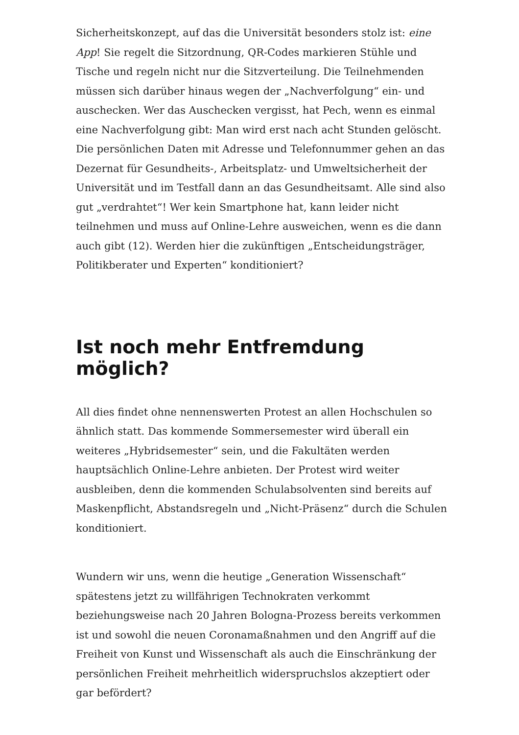Sicherheitskonzept, auf das die Universität besonders stolz ist: eine App! Sie regelt die Sitzordnung, QR-Codes markieren Stühle und Tische und regeln nicht nur die Sitzverteilung. Die Teilnehmenden müssen sich darüber hinaus wegen der „Nachverfolgung“ ein- und auschecken. Wer das Auschecken vergisst, hat Pech, wenn es einmal eine Nachverfolgung gibt: Man wird erst nach acht Stunden gelöscht. Die persönlichen Daten mit Adresse und Telefonnummer gehen an das Dezernat für Gesundheits-, Arbeitsplatz- und Umweltsicherheit der Universität und im Testfall dann an das Gesundheitsamt. Alle sind also gut „verdrahtet“! Wer kein Smartphone hat, kann leider nicht teilnehmen und muss auf Online-Lehre ausweichen, wenn es die dann auch gibt (12). Werden hier die zukünftigen „Entscheidungsträger, Politikberater und Experten“ konditioniert?
Ist noch mehr Entfremdung möglich?
All dies findet ohne nennenswerten Protest an allen Hochschulen so ähnlich statt. Das kommende Sommersemester wird überall ein weiteres „Hybridsemester“ sein, und die Fakultäten werden hauptsächlich Online-Lehre anbieten. Der Protest wird weiter ausbleiben, denn die kommenden Schulabsolventen sind bereits auf Maskenpflicht, Abstandsregeln und „Nicht-Präsenz“ durch die Schulen konditioniert.
Wundern wir uns, wenn die heutige „Generation Wissenschaft“ spätestens jetzt zu willfährigen Technokraten verkommt beziehungsweise nach 20 Jahren Bologna-Prozess bereits verkommen ist und sowohl die neuen Coronamaßnahmen und den Angriff auf die Freiheit von Kunst und Wissenschaft als auch die Einschränkung der persönlichen Freiheit mehrheitlich widerspruchslos akzeptiert oder gar befördert?